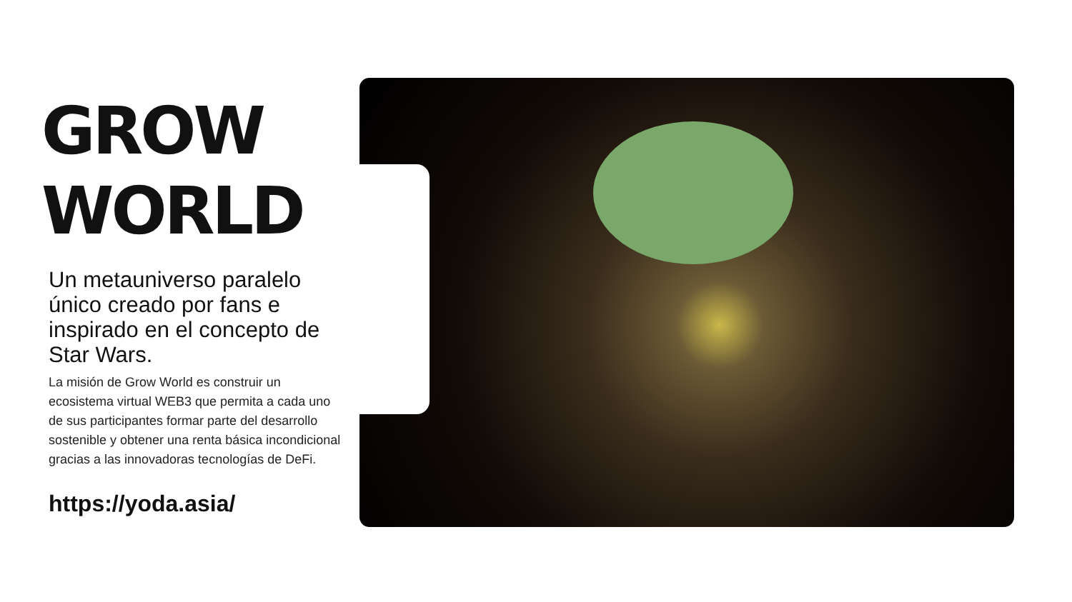GROW
WORLD
Un metauniverso paralelo único creado por fans e inspirado en el concepto de Star Wars.
La misión de Grow World es construir un ecosistema virtual WEB3 que permita a cada uno de sus participantes formar parte del desarrollo sostenible y obtener una renta básica incondicional gracias a las innovadoras tecnologías de DeFi.
https://yoda.asia/